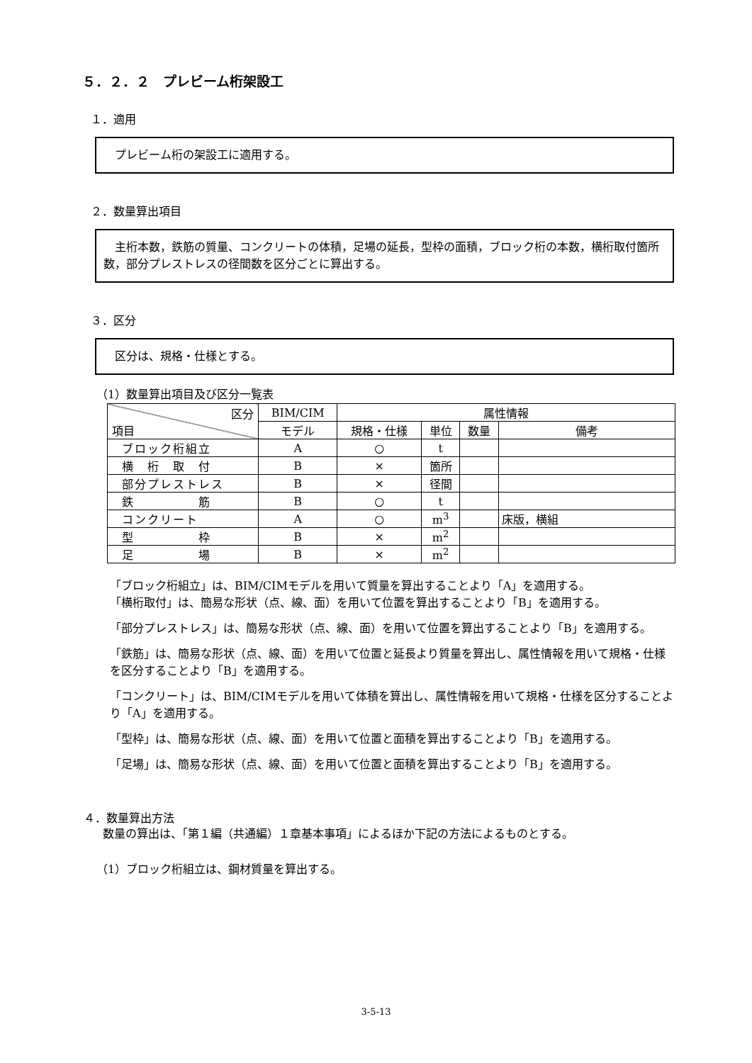５．２．２　プレビーム桁架設工
１．適用
　プレビーム桁の架設工に適用する。
２．数量算出項目
　主桁本数，鉄筋の質量、コンクリートの体積，足場の延長，型枠の面積，ブロック桁の本数，横桁取付箇所数，部分プレストレスの径間数を区分ごとに算出する。
３．区分
　区分は、規格・仕様とする。
（1）数量算出項目及び区分一覧表
| 区分 項目 | BIM/CIM | 属性情報 | | | |
| --- | --- | --- | --- | --- | --- |
| | モデル | 規格・仕様 | 単位 | 数量 | 備考 |
| ブロック桁組立 | A | ○ | t | | |
| 横 桁 取 付 | B | × | 箇所 | | |
| 部分プレストレス | B | × | 径間 | | |
| 鉄 筋 | B | ○ | t | | |
| コンクリート | A | ○ | m<sup>3</sup> | | 床版，横組 |
| 型 枠 | B | × | m<sup>2</sup> | | |
| 足 場 | B | × | m<sup>2</sup> | | |
「ブロック桁組立」は、BIM/CIMモデルを用いて質量を算出することより「A」を適用する。
「横桁取付」は、簡易な形状（点、線、面）を用いて位置を算出することより「B」を適用する。
「部分プレストレス」は、簡易な形状（点、線、面）を用いて位置を算出することより「B」を適用する。
「鉄筋」は、簡易な形状（点、線、面）を用いて位置と延長より質量を算出し、属性情報を用いて規格・仕様を区分することより「B」を適用する。
「コンクリート」は、BIM/CIMモデルを用いて体積を算出し、属性情報を用いて規格・仕様を区分することより「A」を適用する。
「型枠」は、簡易な形状（点、線、面）を用いて位置と面積を算出することより「B」を適用する。
「足場」は、簡易な形状（点、線、面）を用いて位置と面積を算出することより「B」を適用する。
４．数量算出方法
数量の算出は、「第１編（共通編）１章基本事項」によるほか下記の方法によるものとする。
（1）ブロック桁組立は、鋼材質量を算出する。
3-5-13